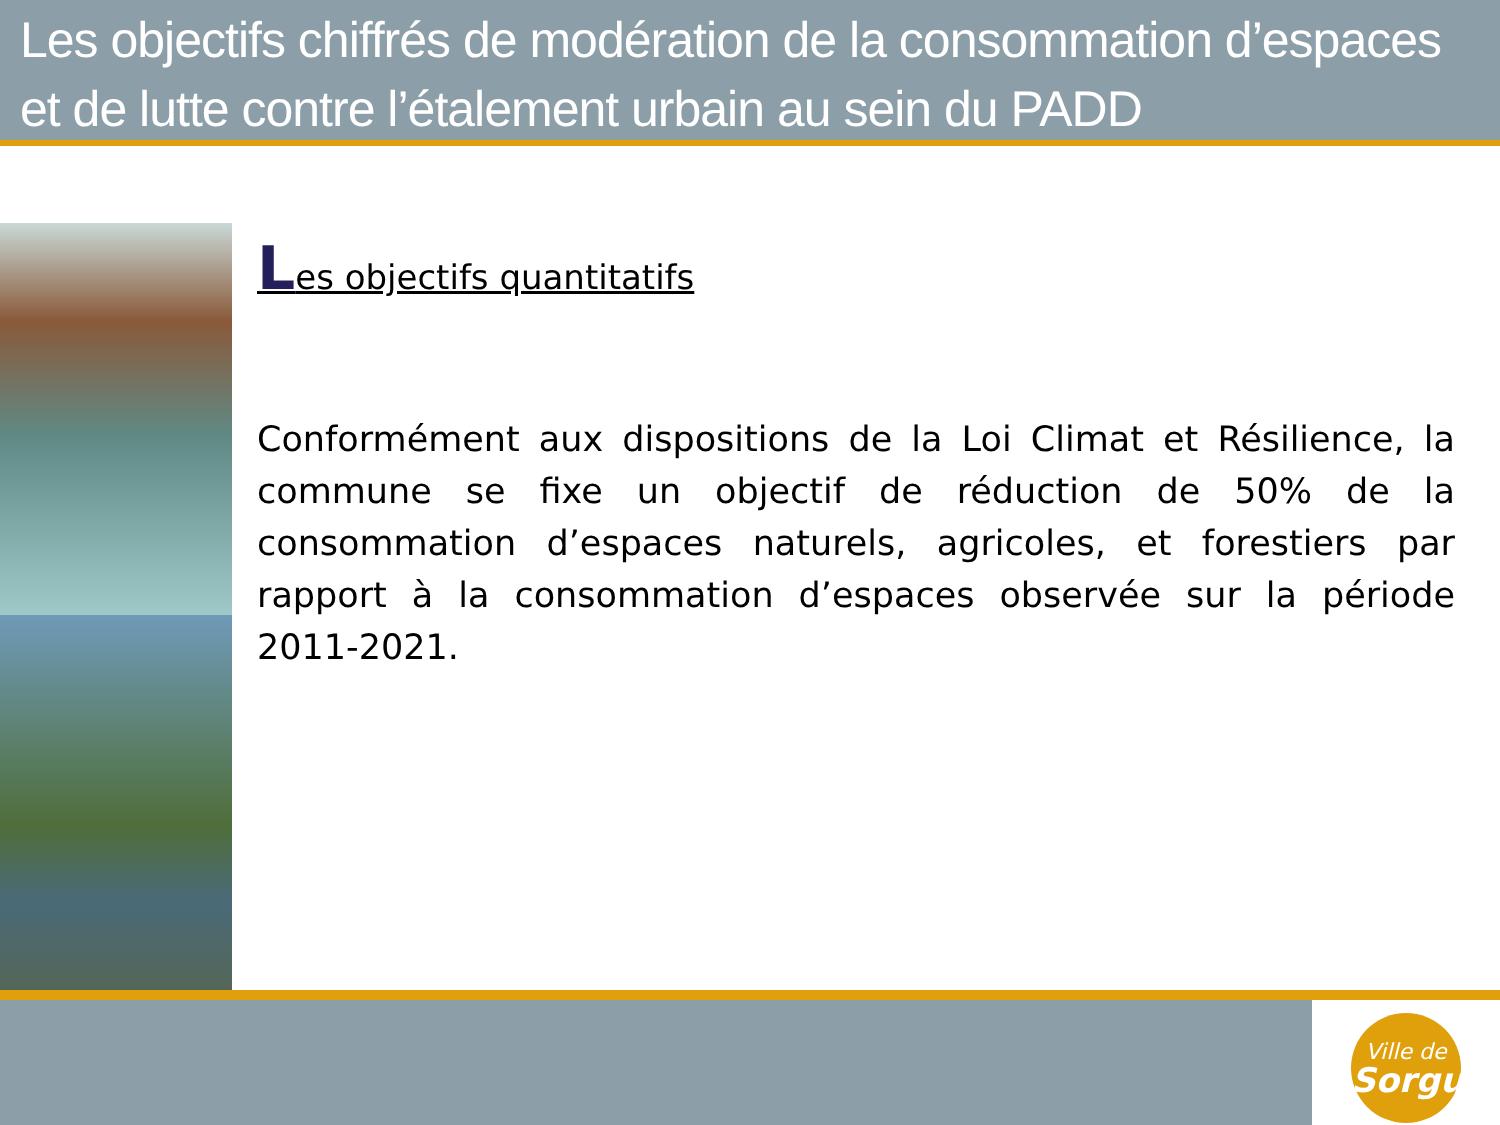Les objectifs chiffrés de modération de la consommation d’espaces et de lutte contre l’étalement urbain au sein du PADD
Les objectifs quantitatifs
Conformément aux dispositions de la Loi Climat et Résilience, la commune se fixe un objectif de réduction de 50% de la consommation d’espaces naturels, agricoles, et forestiers par rapport à la consommation d’espaces observée sur la période 2011-2021.
Ville de
Sorgues